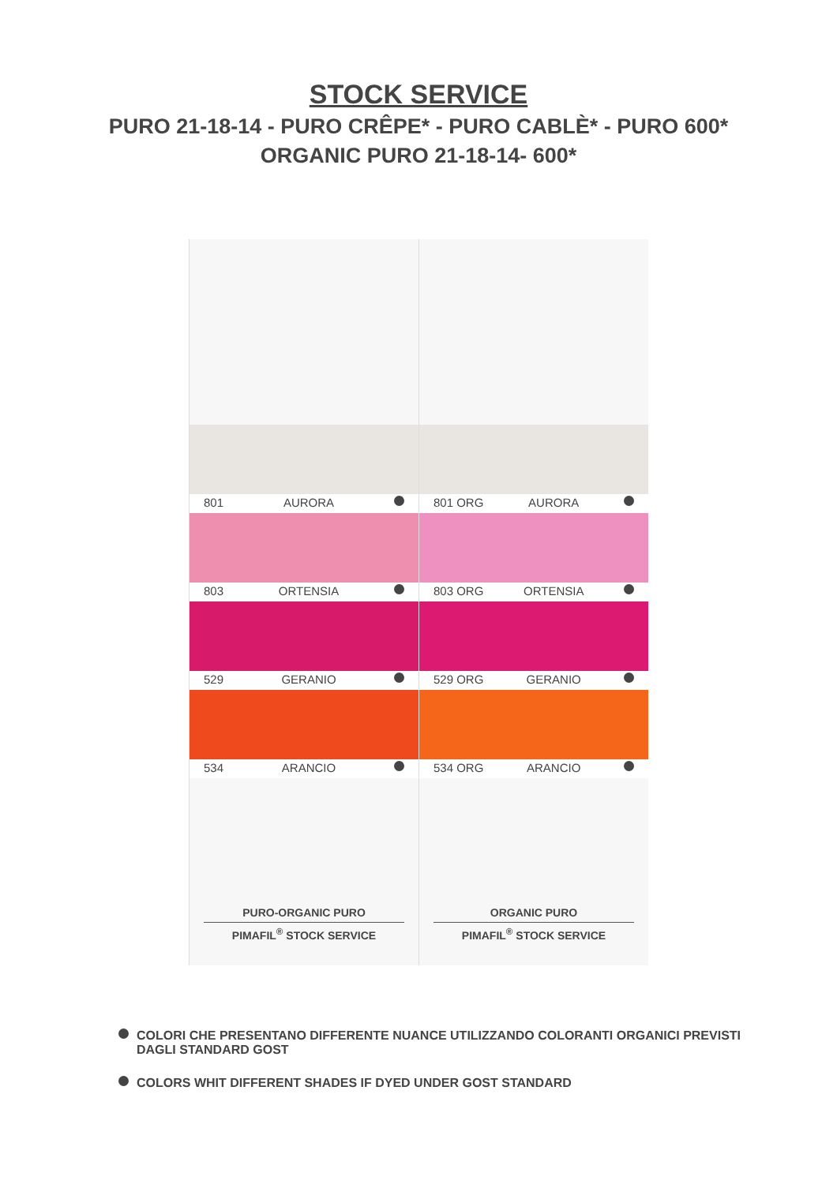STOCK SERVICE
PURO 21-18-14 - PURO CRÊPE* - PURO CABLÈ* - PURO 600*
ORGANIC PURO 21-18-14- 600*
801 AURORA
803 ORTENSIA
529 GERANIO
534 ARANCIO
PURO-ORGANIC PURO
PIMAFIL<sup>®</sup> STOCK SERVICE
801 ORG AURORA
803 ORG ORTENSIA
529 ORG GERANIO
534 ORG ARANCIO
ORGANIC PURO
PIMAFIL<sup>®</sup> STOCK SERVICE
COLORI CHE PRESENTANO DIFFERENTE NUANCE UTILIZZANDO COLORANTI ORGANICI PREVISTI
DAGLI STANDARD GOST
COLORS WHIT DIFFERENT SHADES IF DYED UNDER GOST STANDARD